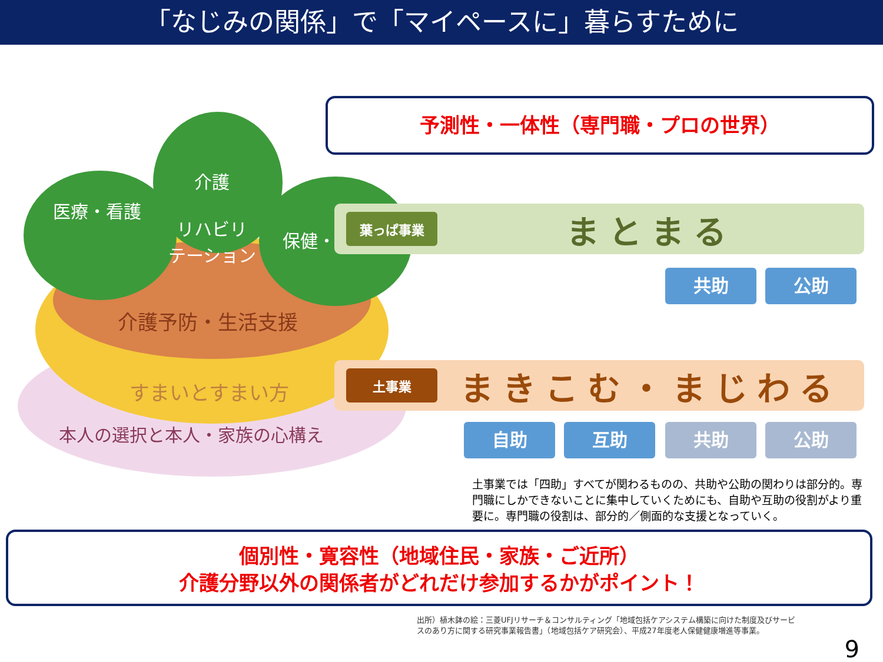「なじみの関係」で「マイペースに」暮らすために
介護
リハビリ
テーション
医療・看護
保健・
介護予防・生活支援
すまいとすまい方
本人の選択と本人・家族の心構え
予測性・一体性（専門職・プロの世界）
葉っぱ事業
まとまる
共助 公助
土事業
まきこむ・まじわる
自助 互助 共助 公助
土事業では「四助」すべてが関わるものの、共助や公助の関わりは部分的。専門職にしかできないことに集中していくためにも、自助や互助の役割がより重要に。専門職の役割は、部分的／側面的な支援となっていく。
個別性・寛容性（地域住民・家族・ご近所）
介護分野以外の関係者がどれだけ参加するかがポイント！
出所）植木鉢の絵：三菱UFJリサーチ＆コンサルティング「地域包括ケアシステム構築に向けた制度及びサービスのあり方に関する研究事業報告書」（地域包括ケア研究会）、平成27年度老人保健健康増進等事業。
9